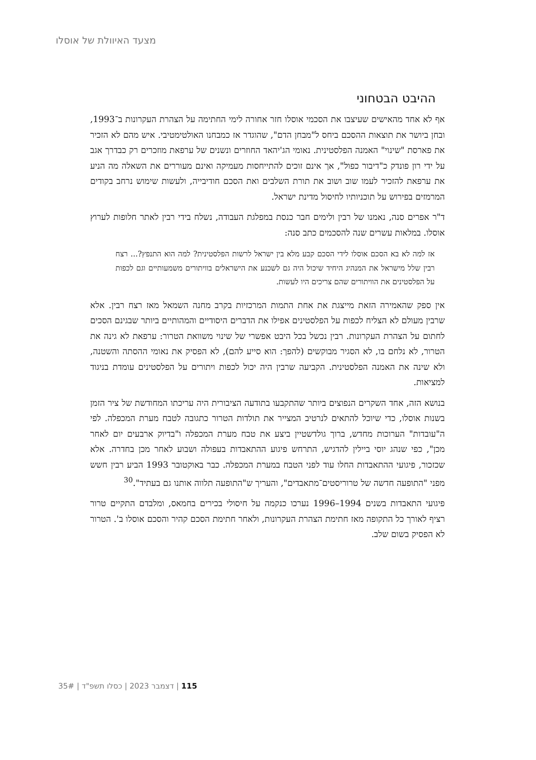מצעד האיוולת של אוסלו
ההיבט הבטחוני
אף לא אחד מהאישים שעיצבו את הסכמי אוסלו חזר אחורה לימי החתימה על הצהרת העקרונות ב־1993, ובחן ביושר את תוצאות ההסכם ביחס ל"מבחן הדם", שהוגדר אז כמבחנו האולטימטיבי. איש מהם לא הזכיר את פארסת "שינוי" האמנה הפלסטינית. נאומי הג'יהאד החוזרים ונשנים של ערפאת מוזכרים רק כבדרך אגב על ידי רון פונדק כ"דיבור כפול", אך אינם זוכים להתייחסות מעמיקה ואינם מעוררים את השאלה מה הניע את ערפאת להזכיר לעמו שוב ושוב את תורת השלבים ואת הסכם חודיבייה, ולעשות שימוש נרחב בקודים המרמזים בפירוש על תוכניותיו לחיסול מדינת ישראל.
ד"ר אפרים סנה, נאמנו של רבין ולימים חבר כנסת במפלגת העבודה, נשלח בידי רבין לאתר חלופות לערוץ אוסלו. במלאות עשרים שנה להסכמים כתב סנה:
אז למה לא בא הסכם אוסלו לידי הסכם קבע מלא בין ישראל לרשות הפלסטינית? למה הוא התנפץ?... רצח רבין שלל מישראל את המנהיג היחיד שיכול היה גם לשכנע את הישראלים בוויתורים משמעותיים וגם לכפות על הפלסטינים את הוויתורים שהם צריכים היו לעשות.
אין ספק שהאמירה הזאת מייצגת את אחת התמות המרכזיות בקרב מחנה השמאל מאז רצח רבין. אלא שרבין מעולם לא הצליח לכפות על הפלסטינים אפילו את הדברים היסודיים והמהותיים ביותר שבגינם הסכים לחתום על הצהרת העקרונות. רבין נכשל בכל היבט אפשרי של שינוי משוואת הטרור: ערפאת לא גינה את הטרור, לא נלחם בו, לא הסגיר מבוקשים (להפך: הוא סייע להם), לא הפסיק את נאומי ההסתה והשטנה, ולא שינה את האמנה הפלסטינית. הקביעה שרבין היה יכול לכפות ויתורים על הפלסטינים עומדת בניגוד למציאות.
בנושא הזה, אחד השקרים הנפוצים ביותר שהתקבעו בתודעה הציבורית היה עריכתו המחודשת של ציר הזמן בשנות אוסלו, כדי שיוכל להתאים לנרטיב המצייר את תולדות הטרור כתגובה לטבח מערת המכפלה. לפי ה"עובדות" הערוכות מחדש, ברוך גולדשטיין ביצע את טבח מערת המכפלה ו"בדיוק ארבעים יום לאחר מכן", כפי שנהג יוסי ביילין להדגיש, התרחש פיגוע ההתאבדות בעפולה ושבוע לאחר מכן בחדרה. אלא שכזכור, פיגועי ההתאבדות החלו עוד לפני הטבח במערת המכפלה. כבר באוקטובר 1993 הביע רבין חשש מפני "התופעה חדשה של טרוריסטים־מתאבדים", והעריך ש"התופעה תלווה אותנו גם בעתיד".<sup>30</sup>
פיגועי התאבדות בשנים 1994–1996 נערכו כנקמה על חיסולי בכירים בחמאס, ומלבדם התקיים טרור רציף לאורך כל התקופה מאז חתימת הצהרת העקרונות, ולאחר חתימת הסכם קהיר והסכם אוסלו ב'. הטרור לא הפסיק בשום שלב.
115 | דצמבר 2023 | כסלו תשפ"ד | 35#